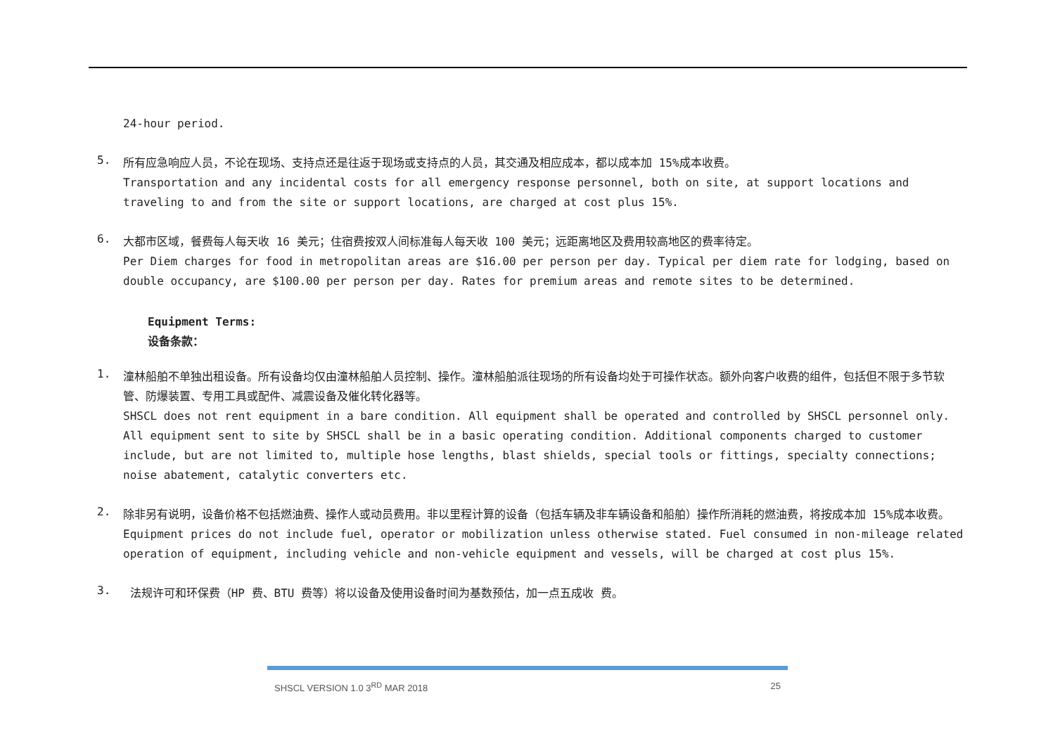24-hour period.
5.
所有应急响应人员，不论在现场、支持点还是往返于现场或支持点的人员，其交通及相应成本，都以成本加 15%成本收费。
Transportation and any incidental costs for all emergency response personnel, both on site, at support locations and traveling to and from the site or support locations, are charged at cost plus 15%.
6.
大都市区域，餐费每人每天收 16 美元；住宿费按双人间标准每人每天收 100 美元；远距离地区及费用较高地区的费率待定。
Per Diem charges for food in metropolitan areas are $16.00 per person per day. Typical per diem rate for lodging, based on double occupancy, are $100.00 per person per day. Rates for premium areas and remote sites to be determined.
Equipment Terms:
设备条款：
1.
潼林船舶不单独出租设备。所有设备均仅由潼林船舶人员控制、操作。潼林船舶派往现场的所有设备均处于可操作状态。额外向客户收费的组件，包括但不限于多节软管、防爆装置、专用工具或配件、减震设备及催化转化器等。
SHSCL does not rent equipment in a bare condition. All equipment shall be operated and controlled by SHSCL personnel only. All equipment sent to site by SHSCL shall be in a basic operating condition. Additional components charged to customer include, but are not limited to, multiple hose lengths, blast shields, special tools or fittings, specialty connections; noise abatement, catalytic converters etc.
2.
除非另有说明，设备价格不包括燃油费、操作人或动员费用。非以里程计算的设备（包括车辆及非车辆设备和船舶）操作所消耗的燃油费，将按成本加 15%成本收费。
Equipment prices do not include fuel, operator or mobilization unless otherwise stated. Fuel consumed in non-mileage related operation of equipment, including vehicle and non-vehicle equipment and vessels, will be charged at cost plus 15%.
3.
法规许可和环保费（HP 费、BTU 费等）将以设备及使用设备时间为基数预估，加一点五成收 费。
SHSCL VERSION 1.0 3<sup>RD</sup> MAR 2018 25